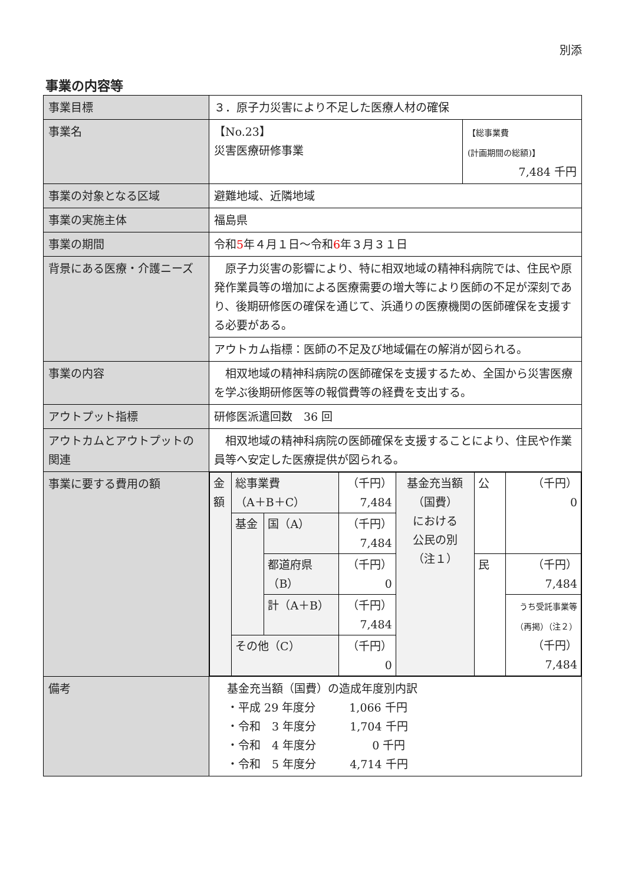別添
事業の内容等
| 事業目標 | ３．原子力災害により不足した医療人材の確保 | |
| 事業名 | 【No.23】 災害医療研修事業 | 【総事業費 (計画期間の総額)】 7,484 千円 |
| 事業の対象となる区域 | 避難地域、近隣地域 | |
| 事業の実施主体 | 福島県 | |
| 事業の期間 | 令和 5 年４月１日～令和 6 年３月３１日 | |
| 背景にある医療・介護ニーズ | 原子力災害の影響により、特に相双地域の精神科病院では、住民や原発作業員等の増加による医療需要の増大等により医師の不足が深刻であり、後期研修医の確保を通じて、浜通りの医療機関の医師確保を支援する必要がある。 | |
| | アウトカム指標：医師の不足及び地域偏在の解消が図られる。 | |
| 事業の内容 | 相双地域の精神科病院の医師確保を支援するため、全国から災害医療を学ぶ後期研修医等の報償費等の経費を支出する。 | |
| アウトプット指標 | 研修医派遣回数 36 回 | |
| アウトカムとアウトプットの関連 | 相双地域の精神科病院の医師確保を支援することにより、住民や作業員等へ安定した医療提供が図られる。 | |
| 事業に要する費用の額 | / 金額 / 総事業費 （A＋B＋C） / / （千円） 7,484 / 基金充当額 （国費） における 公民の別 （注１） / 公 / （千円） 0 / / / 基金 / 国（A） / （千円） 7,484 / / / / / / / 都道府県 （B） / （千円） 0 / / 民 / （千円） 7,484 / / / / 計（A＋B） / （千円） 7,484 / / / うち受託事業等 （再掲）（注２） （千円） 7,484 / / / その他（C） / / （千円） 0 / / / / | |
| 備考 | 基金充当額（国費）の造成年度別内訳 ・平成 29 年度分 1,066 千円 ・令和 3 年度分 1,704 千円 ・令和 4 年度分 0 千円 ・令和 5 年度分 4,714 千円 | |